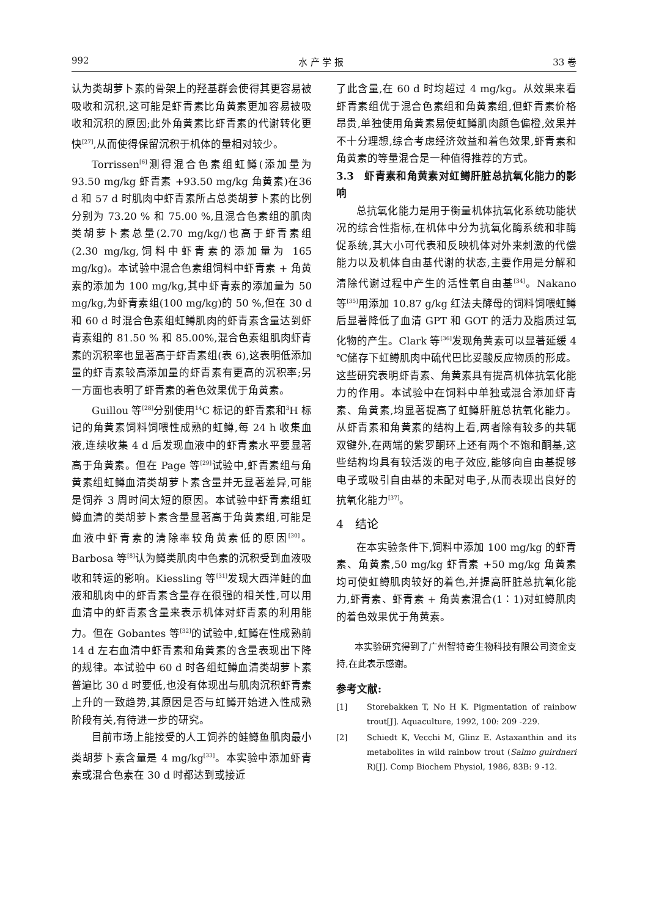992 水 产 学 报 33 卷
认为类胡萝卜素的骨架上的羟基群会使得其更容易被吸收和沉积,这可能是虾青素比角黄素更加容易被吸收和沉积的原因;此外角黄素比虾青素的代谢转化更快<sup>[27]</sup>,从而使得保留沉积于机体的量相对较少。
Torrissen<sup>[6]</sup>测得混合色素组虹鳟(添加量为93.50 mg/kg 虾青素 +93.50 mg/kg 角黄素)在36 d 和 57 d 时肌肉中虾青素所占总类胡萝卜素的比例分别为 73.20 % 和 75.00 %,且混合色素组的肌肉类胡萝卜素总量(2.70 mg/kg/)也高于虾青素组(2.30 mg/kg,饲料中虾青素的添加量为 165 mg/kg)。本试验中混合色素组饲料中虾青素 + 角黄素的添加为 100 mg/kg,其中虾青素的添加量为 50 mg/kg,为虾青素组(100 mg/kg)的 50 %,但在 30 d 和 60 d 时混合色素组虹鳟肌肉的虾青素含量达到虾青素组的 81.50 % 和 85.00%,混合色素组肌肉虾青素的沉积率也显著高于虾青素组(表 6),这表明低添加量的虾青素较高添加量的虾青素有更高的沉积率;另一方面也表明了虾青素的着色效果优于角黄素。
Guillou 等<sup>[28]</sup>分别使用<sup>14</sup>C 标记的虾青素和<sup>3</sup>H 标记的角黄素饲料饲喂性成熟的虹鳟,每 24 h 收集血液,连续收集 4 d 后发现血液中的虾青素水平要显著高于角黄素。但在 Page 等<sup>[29]</sup>试验中,虾青素组与角黄素组虹鳟血清类胡萝卜素含量并无显著差异,可能是饲养 3 周时间太短的原因。本试验中虾青素组虹鳟血清的类胡萝卜素含量显著高于角黄素组,可能是血液中虾青素的清除率较角黄素低的原因<sup>[30]</sup>。Barbosa 等<sup>[8]</sup>认为鳟类肌肉中色素的沉积受到血液吸收和转运的影响。Kiessling 等<sup>[31]</sup>发现大西洋鲑的血液和肌肉中的虾青素含量存在很强的相关性,可以用血清中的虾青素含量来表示机体对虾青素的利用能力。但在 Gobantes 等<sup>[32]</sup>的试验中,虹鳟在性成熟前 14 d 左右血清中虾青素和角黄素的含量表现出下降的规律。本试验中 60 d 时各组虹鳟血清类胡萝卜素普遍比 30 d 时要低,也没有体现出与肌肉沉积虾青素上升的一致趋势,其原因是否与虹鳟开始进入性成熟阶段有关,有待进一步的研究。
目前市场上能接受的人工饲养的鲑鳟鱼肌肉最小类胡萝卜素含量是 4 mg/kg<sup>[33]</sup>。本实验中添加虾青素或混合色素在 30 d 时都达到或接近
了此含量,在 60 d 时均超过 4 mg/kg。从效果来看虾青素组优于混合色素组和角黄素组,但虾青素价格昂贵,单独使用角黄素易使虹鳟肌肉颜色偏橙,效果并不十分理想,综合考虑经济效益和着色效果,虾青素和角黄素的等量混合是一种值得推荐的方式。
3.3　虾青素和角黄素对虹鳟肝脏总抗氧化能力的影响
总抗氧化能力是用于衡量机体抗氧化系统功能状况的综合性指标,在机体中分为抗氧化酶系统和非酶促系统,其大小可代表和反映机体对外来刺激的代偿能力以及机体自由基代谢的状态,主要作用是分解和清除代谢过程中产生的活性氧自由基<sup>[34]</sup>。Nakano 等<sup>[35]</sup>用添加 10.87 g/kg 红法夫酵母的饲料饲喂虹鳟后显著降低了血清 GPT 和 GOT 的活力及脂质过氧化物的产生。Clark 等<sup>[36]</sup>发现角黄素可以显著延缓 4 ℃储存下虹鳟肌肉中硫代巴比妥酸反应物质的形成。这些研究表明虾青素、角黄素具有提高机体抗氧化能力的作用。本试验中在饲料中单独或混合添加虾青素、角黄素,均显著提高了虹鳟肝脏总抗氧化能力。从虾青素和角黄素的结构上看,两者除有较多的共轭双键外,在两端的紫罗酮环上还有两个不饱和酮基,这些结构均具有较活泼的电子效应,能够向自由基提够电子或吸引自由基的未配对电子,从而表现出良好的抗氧化能力<sup>[37]</sup>。
4　结论
在本实验条件下,饲料中添加 100 mg/kg 的虾青素、角黄素,50 mg/kg 虾青素 +50 mg/kg 角黄素均可使虹鳟肌肉较好的着色,并提高肝脏总抗氧化能力,虾青素、虾青素 + 角黄素混合(1∶1)对虹鳟肌肉的着色效果优于角黄素。
本实验研究得到了广州智特奇生物科技有限公司资金支持,在此表示感谢。
参考文献:
[1] Storebakken T, No H K. Pigmentation of rainbow trout[J]. Aquaculture, 1992, 100: 209 -229.
[2] Schiedt K, Vecchi M, Glinz E. Astaxanthin and its metabolites in wild rainbow trout (Salmo guirdneri R)[J]. Comp Biochem Physiol, 1986, 83B: 9 -12.